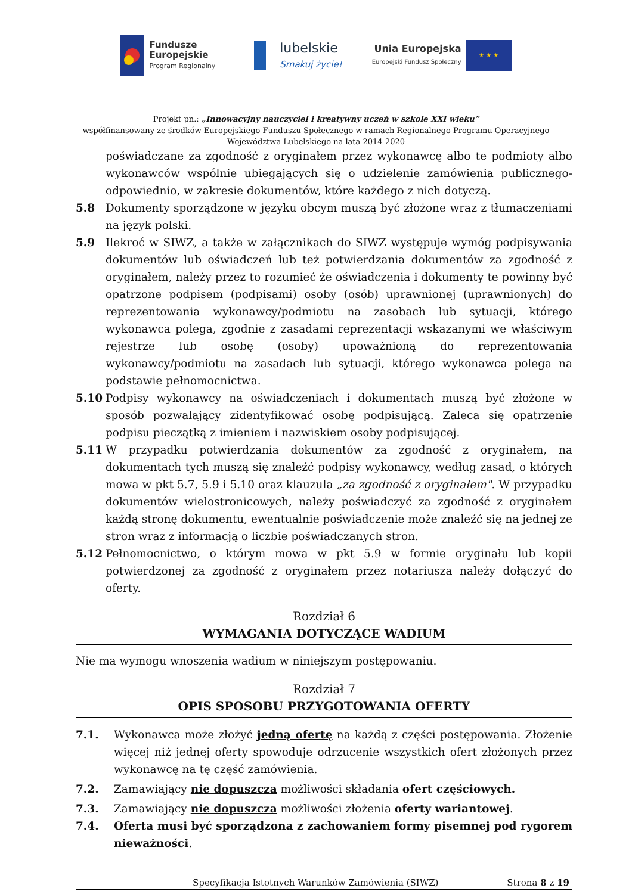Fundusze
Europejskie
Program Regionalny
lubelskie
Smakuj życie!
Unia Europejska
Europejski Fundusz Społeczny
★ ★ ★
Projekt pn.: „Innowacyjny nauczyciel i kreatywny uczeń w szkole XXI wieku”
współfinansowany ze środków Europejskiego Funduszu Społecznego w ramach Regionalnego Programu Operacyjnego
Województwa Lubelskiego na lata 2014-2020
poświadczane za zgodność z oryginałem przez wykonawcę albo te podmioty albo wykonawców wspólnie ubiegających się o udzielenie zamówienia publicznego- odpowiednio, w zakresie dokumentów, które każdego z nich dotyczą.
5.8 Dokumenty sporządzone w języku obcym muszą być złożone wraz z tłumaczeniami na język polski.
5.9 Ilekroć w SIWZ, a także w załącznikach do SIWZ występuje wymóg podpisywania dokumentów lub oświadczeń lub też potwierdzania dokumentów za zgodność z oryginałem, należy przez to rozumieć że oświadczenia i dokumenty te powinny być opatrzone podpisem (podpisami) osoby (osób) uprawnionej (uprawnionych) do reprezentowania wykonawcy/podmiotu na zasobach lub sytuacji, którego wykonawca polega, zgodnie z zasadami reprezentacji wskazanymi we właściwym rejestrze lub osobę (osoby) upoważnioną do reprezentowania wykonawcy/podmiotu na zasadach lub sytuacji, którego wykonawca polega na podstawie pełnomocnictwa.
5.10 Podpisy wykonawcy na oświadczeniach i dokumentach muszą być złożone w sposób pozwalający zidentyfikować osobę podpisującą. Zaleca się opatrzenie podpisu pieczątką z imieniem i nazwiskiem osoby podpisującej.
5.11 W przypadku potwierdzania dokumentów za zgodność z oryginałem, na dokumentach tych muszą się znaleźć podpisy wykonawcy, według zasad, o których mowa w pkt 5.7, 5.9 i 5.10 oraz klauzula „za zgodność z oryginałem". W przypadku dokumentów wielostronicowych, należy poświadczyć za zgodność z oryginałem każdą stronę dokumentu, ewentualnie poświadczenie może znaleźć się na jednej ze stron wraz z informacją o liczbie poświadczanych stron.
5.12 Pełnomocnictwo, o którym mowa w pkt 5.9 w formie oryginału lub kopii potwierdzonej za zgodność z oryginałem przez notariusza należy dołączyć do oferty.
Rozdział 6
WYMAGANIA DOTYCZĄCE WADIUM
Nie ma wymogu wnoszenia wadium w niniejszym postępowaniu.
Rozdział 7
OPIS SPOSOBU PRZYGOTOWANIA OFERTY
7.1. Wykonawca może złożyć jedną ofertę na każdą z części postępowania. Złożenie więcej niż jednej oferty spowoduje odrzucenie wszystkich ofert złożonych przez wykonawcę na tę część zamówienia.
7.2. Zamawiający nie dopuszcza możliwości składania ofert częściowych.
7.3. Zamawiający nie dopuszcza możliwości złożenia oferty wariantowej.
7.4. Oferta musi być sporządzona z zachowaniem formy pisemnej pod rygorem nieważności.
Specyfikacja Istotnych Warunków Zamówienia (SIWZ) Strona 8 z 19